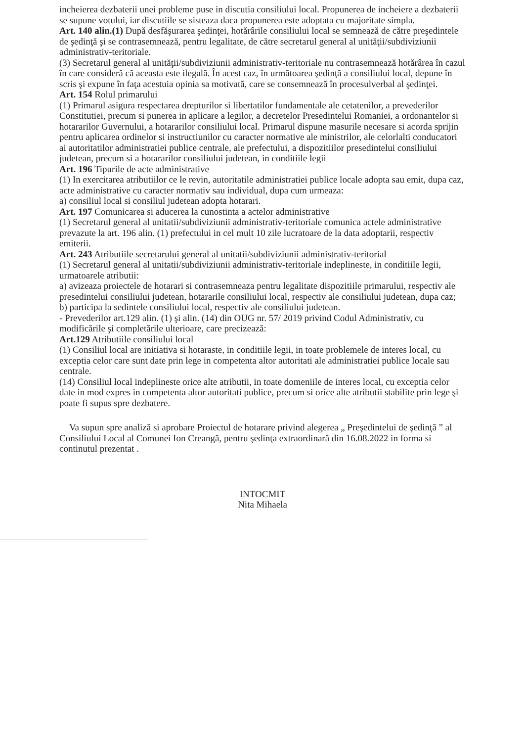incheierea dezbaterii unei probleme puse in discutia consiliului local. Propunerea de incheiere a dezbaterii se supune votului, iar discutiile se sisteaza daca propunerea este adoptata cu majoritate simpla.
Art. 140 alin.(1) După desfăşurarea şedinţei, hotărârile consiliului local se semnează de către preşedintele de şedinţă şi se contrasemnează, pentru legalitate, de către secretarul general al unităţii/subdiviziunii administrativ-teritoriale.
(3) Secretarul general al unităţii/subdiviziunii administrativ-teritoriale nu contrasemnează hotărârea în cazul în care consideră că aceasta este ilegală. În acest caz, în următoarea şedinţă a consiliului local, depune în scris şi expune în faţa acestuia opinia sa motivată, care se consemnează în procesulverbal al şedinţei.
Art. 154 Rolul primarului
(1) Primarul asigura respectarea drepturilor si libertatilor fundamentale ale cetatenilor, a prevederilor Constitutiei, precum si punerea in aplicare a legilor, a decretelor Presedintelui Romaniei, a ordonantelor si hotararilor Guvernului, a hotararilor consiliului local. Primarul dispune masurile necesare si acorda sprijin pentru aplicarea ordinelor si instructiunilor cu caracter normative ale ministrilor, ale celorlalti conducatori ai autoritatilor administratiei publice centrale, ale prefectului, a dispozitiilor presedintelui consiliului judetean, precum si a hotararilor consiliului judetean, in conditiile legii
Art. 196 Tipurile de acte administrative
(1) In exercitarea atributiilor ce le revin, autoritatile administratiei publice locale adopta sau emit, dupa caz, acte administrative cu caracter normativ sau individual, dupa cum urmeaza:
a) consiliul local si consiliul judetean adopta hotarari.
Art. 197 Comunicarea si aducerea la cunostinta a actelor administrative
(1) Secretarul general al unitatii/subdiviziunii administrativ-teritoriale comunica actele administrative prevazute la art. 196 alin. (1) prefectului in cel mult 10 zile lucratoare de la data adoptarii, respectiv emiterii.
Art. 243 Atributiile secretarului general al unitatii/subdiviziunii administrativ-teritorial
(1) Secretarul general al unitatii/subdiviziunii administrativ-teritoriale indeplineste, in conditiile legii, urmatoarele atributii:
a) avizeaza proiectele de hotarari si contrasemneaza pentru legalitate dispozitiile primarului, respectiv ale presedintelui consiliului judetean, hotararile consiliului local, respectiv ale consiliului judetean, dupa caz;
b) participa la sedintele consiliului local, respectiv ale consiliului judetean.
- Prevederilor art.129 alin. (1) şi alin. (14) din OUG nr. 57/ 2019 privind Codul Administrativ, cu modificările şi completările ulterioare, care precizează:
Art.129 Atributiile consiliului local
(1) Consiliul local are initiativa si hotaraste, in conditiile legii, in toate problemele de interes local, cu exceptia celor care sunt date prin lege in competenta altor autoritati ale administratiei publice locale sau centrale.
(14) Consiliul local indeplineste orice alte atributii, in toate domeniile de interes local, cu exceptia celor date in mod expres in competenta altor autoritati publice, precum si orice alte atributii stabilite prin lege şi poate fi supus spre dezbatere.
Va supun spre analiză si aprobare Proiectul de hotarare privind alegerea „ Preşedintelui de şedinţă ” al Consiliului Local al Comunei Ion Creangă, pentru şedinţa extraordinară din 16.08.2022 in forma si continutul prezentat .
INTOCMIT
Nita Mihaela